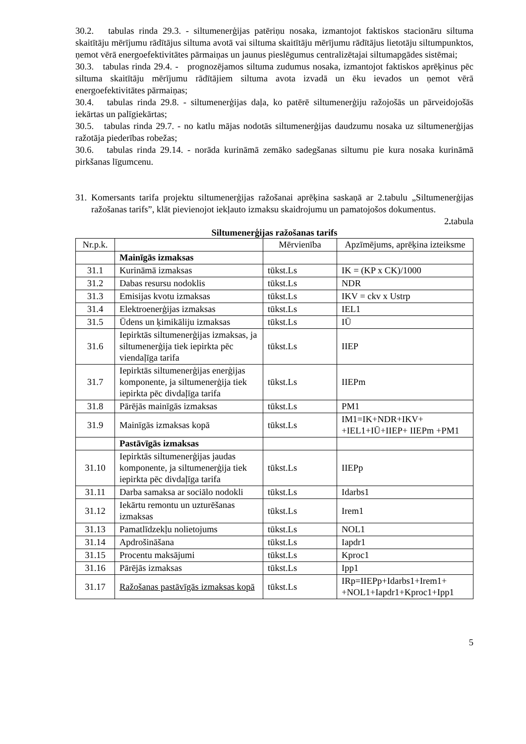30.2. tabulas rinda 29.3. - siltumenerģijas patēriņu nosaka, izmantojot faktiskos stacionāru siltuma skaitītāju mērījumu rādītājus siltuma avotā vai siltuma skaitītāju mērījumu rādītājus lietotāju siltumpunktos, ņemot vērā energoefektivitātes pārmaiņas un jaunus pieslēgumus centralizētajai siltumapgādes sistēmai;
30.3. tabulas rinda 29.4. - prognozējamos siltuma zudumus nosaka, izmantojot faktiskos aprēķinus pēc siltuma skaitītāju mērījumu rādītājiem siltuma avota izvadā un ēku ievados un ņemot vērā energoefektivitātes pārmaiņas;
30.4. tabulas rinda 29.8. - siltumenerģijas daļa, ko patērē siltumenerģiju ražojošās un pārveidojošās iekārtas un palīgiekārtas;
30.5. tabulas rinda 29.7. - no katlu mājas nodotās siltumenerģijas daudzumu nosaka uz siltumenerģijas ražotāja piederības robežas;
30.6. tabulas rinda 29.14. - norāda kurināmā zemāko sadegšanas siltumu pie kura nosaka kurināmā pirkšanas līgumcenu.
31. Komersants tarifa projektu siltumenerģijas ražošanai aprēķina saskaņā ar 2.tabulu „Siltumenerģijas ražošanas tarifs”, klāt pievienojot iekļauto izmaksu skaidrojumu un pamatojošos dokumentus.
2. tabula
Siltumenerģijas ražošanas tarifs
| Nr.p.k. | | Mērvienība | Apzīmējums, aprēķina izteiksme |
| --- | --- | --- | --- |
| | Mainīgās izmaksas | | |
| 31.1 | Kurināmā izmaksas | tūkst.Ls | IK = (KP x CK)/1000 |
| 31.2 | Dabas resursu nodoklis | tūkst.Ls | NDR |
| 31.3 | Emisijas kvotu izmaksas | tūkst.Ls | IKV = ckv x Ustrp |
| 31.4 | Elektroenerģijas izmaksas | tūkst.Ls | IEL1 |
| 31.5 | Ūdens un ķimikāliju izmaksas | tūkst.Ls | IŪ |
| 31.6 | Iepirktās siltumenerģijas izmaksas, ja siltumenerģija tiek iepirkta pēc viendaļīga tarifa | tūkst.Ls | IIEP |
| 31.7 | Iepirktās siltumenerģijas enerģijas komponente, ja siltumenerģija tiek iepirkta pēc divdaļīga tarifa | tūkst.Ls | IIEPm |
| 31.8 | Pārējās mainīgās izmaksas | tūkst.Ls | PM1 |
| 31.9 | Mainīgās izmaksas kopā | tūkst.Ls | IM1=IK+NDR+IKV+ +IEL1+IŪ+IIEP+ IIEPm +PM1 |
| | Pastāvīgās izmaksas | | |
| 31.10 | Iepirktās siltumenerģijas jaudas komponente, ja siltumenerģija tiek iepirkta pēc divdaļīga tarifa | tūkst.Ls | IIEPp |
| 31.11 | Darba samaksa ar sociālo nodokli | tūkst.Ls | Idarbs1 |
| 31.12 | Iekārtu remontu un uzturēšanas izmaksas | tūkst.Ls | Irem1 |
| 31.13 | Pamatlīdzekļu nolietojums | tūkst.Ls | NOL1 |
| 31.14 | Apdrošināšana | tūkst.Ls | Iapdr1 |
| 31.15 | Procentu maksājumi | tūkst.Ls | Kproc1 |
| 31.16 | Pārējās izmaksas | tūkst.Ls | Ipp1 |
| 31.17 | Ražošanas pastāvīgās izmaksas kopā | tūkst.Ls | IRp=IIEPp+Idarbs1+Irem1+ +NOL1+Iapdr1+Kproc1+Ipp1 |
5